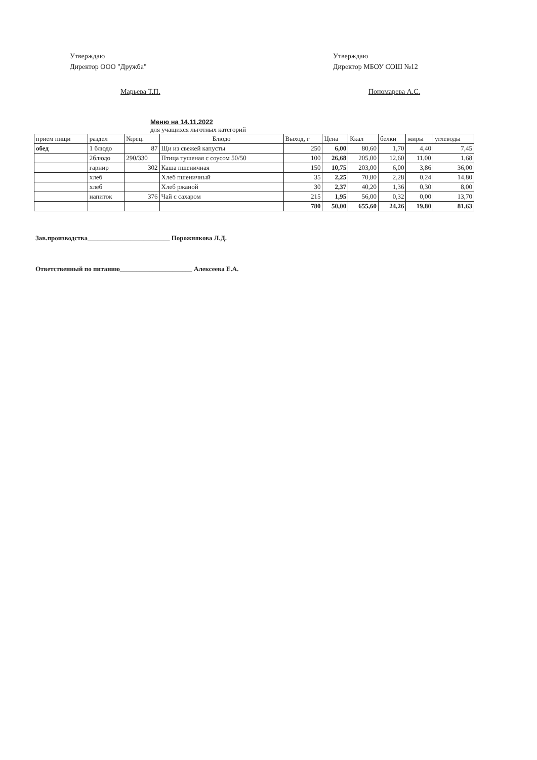Утверждаю
Директор ООО "Дружба"
Марьева Т.П.
Утверждаю
Директор МБОУ СОШ №12
Пономарева А.С.
Меню на 14.11.2022
для учащихся льготных категорий
| прием пищи | раздел | №рец. | Блюдо | Выход, г | Цена | Ккал | белки | жиры | углеводы |
| --- | --- | --- | --- | --- | --- | --- | --- | --- | --- |
| обед | 1 блюдо | 87 | Щи из свежей капусты | 250 | 6,00 | 80,60 | 1,70 | 4,40 | 7,45 |
| | 2блюдо | 290/330 | Птица тушеная с соусом 50/50 | 100 | 26,68 | 205,00 | 12,60 | 11,00 | 1,68 |
| | гарнир | 302 | Каша пшеничная | 150 | 10,75 | 203,00 | 6,00 | 3,86 | 36,00 |
| | хлеб | | Хлеб пшеничный | 35 | 2,25 | 70,80 | 2,28 | 0,24 | 14,80 |
| | хлеб | | Хлеб ржаной | 30 | 2,37 | 40,20 | 1,36 | 0,30 | 8,00 |
| | напиток | 376 | Чай с сахаром | 215 | 1,95 | 56,00 | 0,32 | 0,00 | 13,70 |
| | | | | 780 | 50,00 | 655,60 | 24,26 | 19,80 | 81,63 |
Зав.производства_________________________ Порожнякова Л.Д.
Ответственный по питанию______________________ Алексеева Е.А.